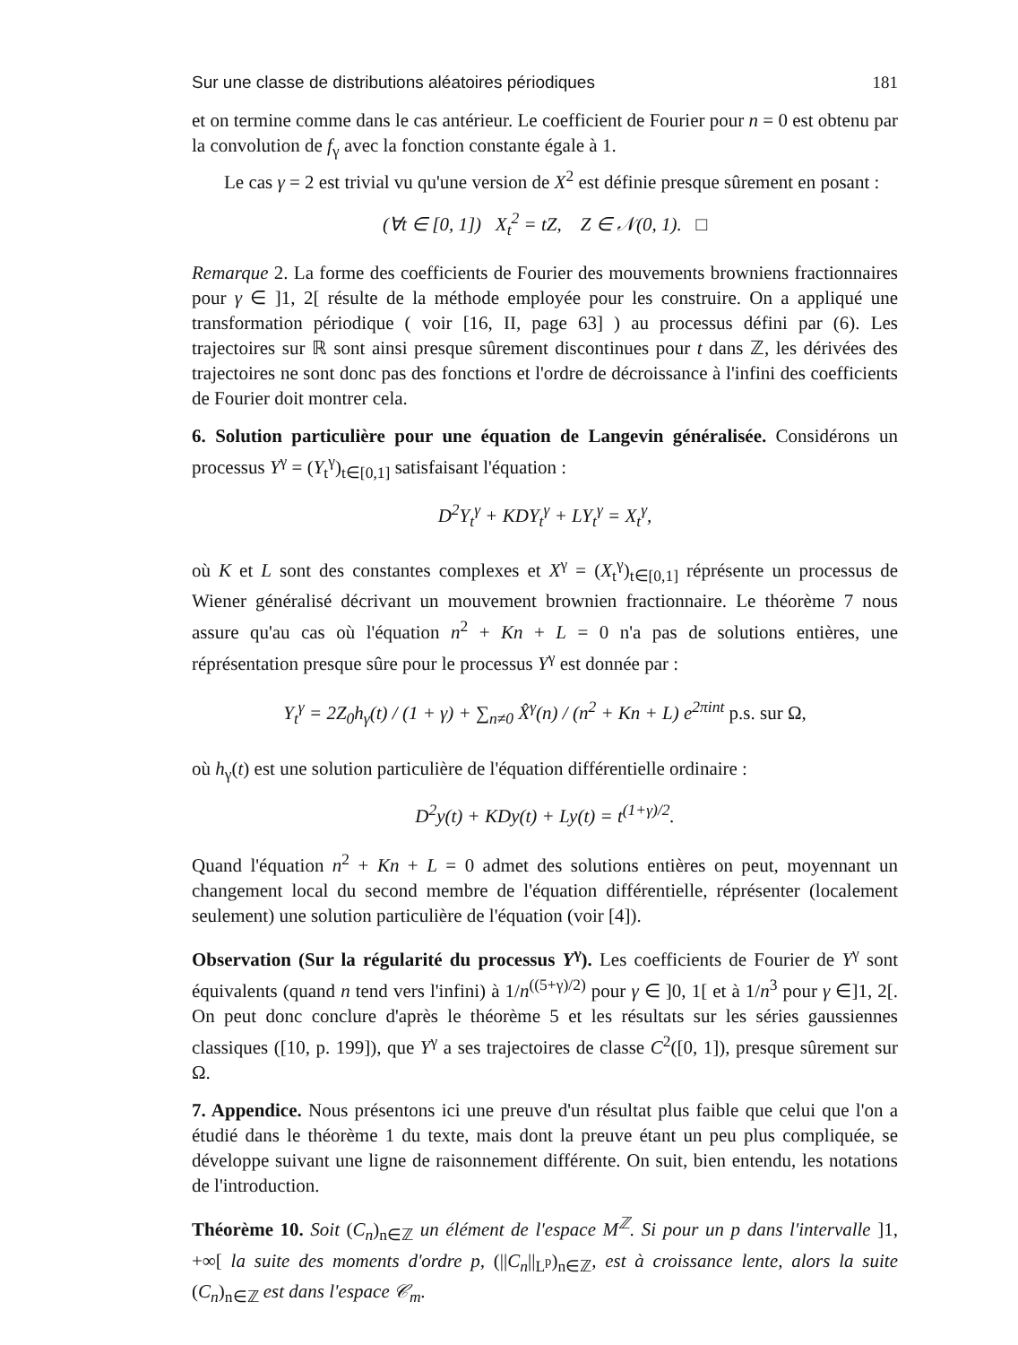Sur une classe de distributions aléatoires périodiques 181
et on termine comme dans le cas antérieur. Le coefficient de Fourier pour n = 0 est obtenu par la convolution de f<sub>γ</sub> avec la fonction constante égale à 1.
Le cas γ = 2 est trivial vu qu'une version de X<sup>2</sup> est définie presque sûrement en posant :
(∀t ∈ [0, 1]) X<sub>t</sub><sup>2</sup> = tZ, Z ∈ 𝒩(0, 1). □
Remarque 2. La forme des coefficients de Fourier des mouvements browniens fractionnaires pour γ ∈ ]1, 2[ résulte de la méthode employée pour les construire. On a appliqué une transformation périodique ( voir [16, II, page 63] ) au processus défini par (6). Les trajectoires sur ℝ sont ainsi presque sûrement discontinues pour t dans ℤ, les dérivées des trajectoires ne sont donc pas des fonctions et l'ordre de décroissance à l'infini des coefficients de Fourier doit montrer cela.
6. Solution particulière pour une équation de Langevin généralisée. Considérons un processus Y<sup>γ</sup> = (Y<sub>t</sub><sup>γ</sup>)<sub>t∈[0,1]</sub> satisfaisant l'équation :
D<sup>2</sup>Y<sub>t</sub><sup>γ</sup> + KDY<sub>t</sub><sup>γ</sup> + LY<sub>t</sub><sup>γ</sup> = X<sub>t</sub><sup>γ</sup>,
où K et L sont des constantes complexes et X<sup>γ</sup> = (X<sub>t</sub><sup>γ</sup>)<sub>t∈[0,1]</sub> réprésente un processus de Wiener généralisé décrivant un mouvement brownien fractionnaire. Le théorème 7 nous assure qu'au cas où l'équation n<sup>2</sup> + Kn + L = 0 n'a pas de solutions entières, une réprésentation presque sûre pour le processus Y<sup>γ</sup> est donnée par :
Y<sub>t</sub><sup>γ</sup> = 2Z<sub>0</sub>h<sub>γ</sub>(t) / (1 + γ) + ∑<sub>n≠0</sub> X̂<sup>γ</sup>(n) / (n<sup>2</sup> + Kn + L) e<sup>2πint</sup> p.s. sur Ω,
où h<sub>γ</sub>(t) est une solution particulière de l'équation différentielle ordinaire :
D<sup>2</sup>y(t) + KDy(t) + Ly(t) = t<sup>(1+γ)/2</sup>.
Quand l'équation n<sup>2</sup> + Kn + L = 0 admet des solutions entières on peut, moyennant un changement local du second membre de l'équation différentielle, réprésenter (localement seulement) une solution particulière de l'équation (voir [4]).
Observation (Sur la régularité du processus Y<sup>γ</sup>). Les coefficients de Fourier de Y<sup>γ</sup> sont équivalents (quand n tend vers l'infini) à 1/n<sup>((5+γ)/2)</sup> pour γ ∈ ]0, 1[ et à 1/n<sup>3</sup> pour γ ∈]1, 2[. On peut donc conclure d'après le théorème 5 et les résultats sur les séries gaussiennes classiques ([10, p. 199]), que Y<sup>γ</sup> a ses trajectoires de classe C<sup>2</sup>([0, 1]), presque sûrement sur Ω.
7. Appendice. Nous présentons ici une preuve d'un résultat plus faible que celui que l'on a étudié dans le théorème 1 du texte, mais dont la preuve étant un peu plus compliquée, se développe suivant une ligne de raisonnement différente. On suit, bien entendu, les notations de l'introduction.
Théorème 10. Soit (C<sub>n</sub>)<sub>n∈ℤ</sub> un élément de l'espace M<sup>ℤ</sup>. Si pour un p dans l'intervalle ]1, +∞[ la suite des moments d'ordre p, (||C<sub>n</sub>||<sub>L<sup>p</sup></sub>)<sub>n∈ℤ</sub>, est à croissance lente, alors la suite (C<sub>n</sub>)<sub>n∈ℤ</sub> est dans l'espace 𝒞<sub>m</sub>.